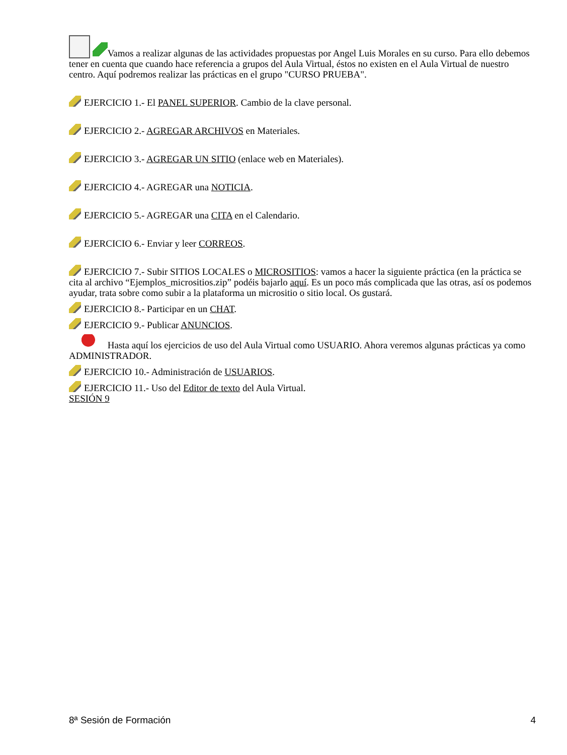Vamos a realizar algunas de las actividades propuestas por Angel Luis Morales en su curso. Para ello debemos tener en cuenta que cuando hace referencia a grupos del Aula Virtual, éstos no existen en el Aula Virtual de nuestro centro. Aquí podremos realizar las prácticas en el grupo "CURSO PRUEBA".
EJERCICIO 1.- El PANEL SUPERIOR. Cambio de la clave personal.
EJERCICIO 2.- AGREGAR ARCHIVOS en Materiales.
EJERCICIO 3.- AGREGAR UN SITIO (enlace web en Materiales).
EJERCICIO 4.- AGREGAR una NOTICIA.
EJERCICIO 5.- AGREGAR una CITA en el Calendario.
EJERCICIO 6.- Enviar y leer CORREOS.
EJERCICIO 7.- Subir SITIOS LOCALES o MICROSITIOS: vamos a hacer la siguiente práctica (en la práctica se cita al archivo “Ejemplos_micrositios.zip” podéis bajarlo aquí. Es un poco más complicada que las otras, así os podemos ayudar, trata sobre como subir a la plataforma un micrositio o sitio local. Os gustará.
EJERCICIO 8.- Participar en un CHAT.
EJERCICIO 9.- Publicar ANUNCIOS.
Hasta aquí los ejercicios de uso del Aula Virtual como USUARIO. Ahora veremos algunas prácticas ya como ADMINISTRADOR.
EJERCICIO 10.- Administración de USUARIOS.
EJERCICIO 11.- Uso del Editor de texto del Aula Virtual.
SESIÓN 9
8ª Sesión de Formación 4